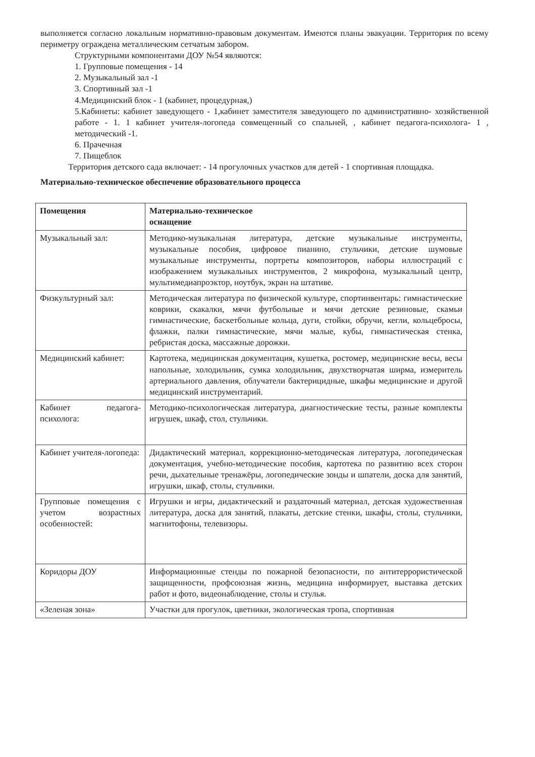выполняется согласно локальным нормативно-правовым документам. Имеются планы эвакуации. Территория по всему периметру ограждена металлическим сетчатым забором.
Структурными компонентами ДОУ №54 являются:
1. Групповые помещения - 14
2. Музыкальный зал -1
3. Спортивный зал -1
4.Медицинский блок - 1 (кабинет, процедурная,)
5.Кабинеты: кабинет заведующего - 1,кабинет заместителя заведующего по административно- хозяйственной работе - 1. 1 кабинет учителя-логопеда совмещенный со спальней, , кабинет педагога-психолога- 1 , методический -1.
6. Прачечная
7. Пищеблок
Территория детского сада включает: - 14 прогулочных участков для детей - 1 спортивная площадка.
Материально-техническое обеспечение образовательного процесса
| Помещения | Материально-техническое оснащение |
| --- | --- |
| Музыкальный зал: | Методико-музыкальная литература, детские музыкальные инструменты, музыкальные пособия, цифровое пианино, стульчики, детские шумовые музыкальные инструменты, портреты композиторов, наборы иллюстраций с изображением музыкальных инструментов, 2 микрофона, музыкальный центр, мультимедиапроэктор, ноутбук, экран на штативе. |
| Физкультурный зал: | Методическая литература по физической культуре, спортинвентарь: гимнастические коврики, скакалки, мячи футбольные и мячи детские резиновые, скамьи гимнастические, баскетбольные кольца, дуги, стойки, обручи, кегли, кольцебросы, флажки, палки гимнастические, мячи малые, кубы, гимнастическая стенка, ребристая доска, массажные дорожки. |
| Медицинский кабинет: | Картотека, медицинская документация, кушетка, ростомер, медицинские весы, весы напольные, холодильник, сумка холодильник, двухстворчатая ширма, измеритель артериального давления, облучатели бактерицидные, шкафы медицинские и другой медицинский инструментарий. |
| Кабинет педагога-психолога: | Методико-психологическая литература, диагностические тесты, разные комплекты игрушек, шкаф, стол, стульчики. |
| Кабинет учителя-логопеда: | Дидактический материал, коррекционно-методическая литература, логопедическая документация, учебно-методические пособия, картотека по развитию всех сторон речи, дыхательные тренажёры, логопедические зонды и шпатели, доска для занятий, игрушки, шкаф, столы, стульчики. |
| Групповые помещения с учетом возрастных особенностей: | Игрушки и игры, дидактический и раздаточный материал, детская художественная литература, доска для занятий, плакаты, детские стенки, шкафы, столы, стульчики, магнитофоны, телевизоры. |
| Коридоры ДОУ | Информационные стенды по пожарной безопасности, по антитеррористической защищенности, профсоюзная жизнь, медицина информирует, выставка детских работ и фото, видеонаблюдение, столы и стулья. |
| «Зеленая зона» | Участки для прогулок, цветники, экологическая тропа, спортивная |